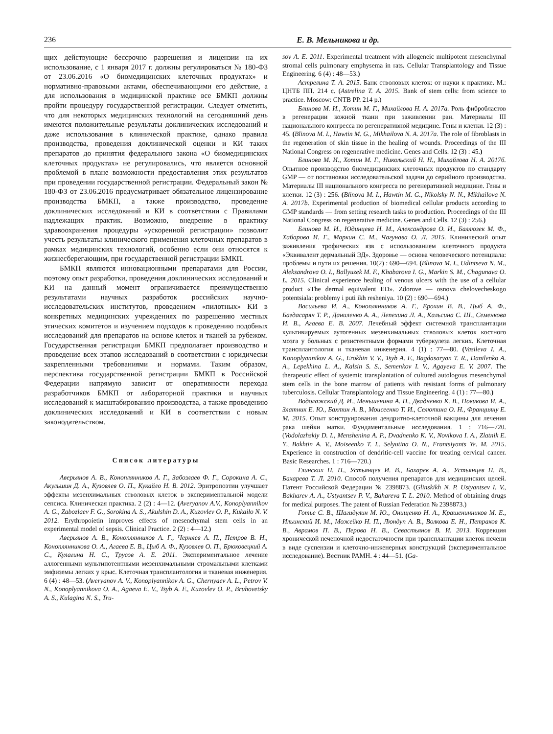236 Е. В. Мельникова и др.
щих действующие бессрочно разрешения и лицензии на их использование, с 1 января 2017 г. должны регулироваться № 180-ФЗ от 23.06.2016 «О биомедицинских клеточных продуктах» и нормативно-правовыми актами, обеспечивающими его действие, а для использования в медицинской практике все БМКП должны пройти процедуру государственной регистрации. Следует отметить, что для некоторых медицинских технологий на сегодняшний день имеются положительные результаты доклинических исследований и даже использования в клинической практике, однако правила производства, проведения доклинической оценки и КИ таких препаратов до принятия федерального закона «О биомедицинских клеточных продуктах» не регулировались, что является основной проблемой в плане возможности предоставления этих результатов при проведении государственной регистрации. Федеральный закон № 180-ФЗ от 23.06.2016 предусматривает обязательное лицензирование производства БМКП, а также производство, проведение доклинических исследований и КИ в соответствии с Правилами надлежащих практик. Возможно, внедрение в практику здравоохранения процедуры «ускоренной регистрации» позволит учесть результаты клинического применения клеточных препаратов в рамках медицинских технологий, особенно если они относятся к жизнесберегающим, при государственной регистрации БМКП.
БМКП являются инновационными препаратами для России, поэтому опыт разработки, проведения доклинических исследований и КИ на данный момент ограничивается преимущественно результатами научных разработок российских научно-исследовательских институтов, проведением «пилотных» КИ в конкретных медицинских учреждениях по разрешению местных этических комитетов и изучением подходов к проведению подобных исследований для препаратов на основе клеток и тканей за рубежом. Государственная регистрация БМКП предполагает производство и проведение всех этапов исследований в соответствии с юридически закрепленными требованиями и нормами. Таким образом, перспектива государственной регистрации БМКП в Российской Федерации напрямую зависит от оперативности перехода разработчиков БМКП от лабораторной практики и научных исследований к масштабированию производства, а также проведению доклинических исследований и КИ в соответствии с новым законодательством.
Список литературы
Аверьянов А. В., Коноплянников А. Г., Забозлаев Ф. Г., Сорокина А. С., Акульшин Д. А., Кузовлев О. П., Кукайло Н. В. 2012. Эритропоэтин улучшает эффекты мезенхимальных стволовых клеток в экспериментальной модели сепсиса. Клиническая практика. 2 (2) : 4—12. (Averyanov A.V., Konoplyannikov A. G., Zabozlaev F. G., Sorokina A. S., Akulshin D. A., Kuzovlev O. P., Kukailo N. V. 2012. Erythropoietin improves effects of mesenchymal stem cells in an experimental model of sepsis. Clinical Practice. 2 (2) : 4—12.)
Аверьянов А. В., Коноплянников А. Г., Черняев А. П., Петров В. Н., Коноплянникова О. А., Агаева Е. В., Цыб А. Ф., Кузовлев О. П., Брюховецкий А. С., Кулагина Н. С., Трусов А. Е. 2011. Экспериментальное лечение аллогенными мультипотентными мезенхимальными стромальными клетками эмфиземы легких у крыс. Клеточная трансплантология и тканевая инженерия. 6 (4) : 48—53. (Averyanov A. V., Konoplyannikov A. G., Chernyaev A. L., Petrov V. N., Konoplyannikova O. A., Agaeva E. V., Tsyb A. F., Kuzovlev O. P., Bruhovetsky A. S., Kulagina N. S., Tru-
sov A. E. 2011. Experimental treatment with allogeneic multipotent mesenchymal stromal cells pulmonary emphysema in rats. Cellular Transplantology and Tissue Engineering. 6 (4) : 48—53.)
Астрелина Т. А. 2015. Банк стволовых клеток: от науки к практике. М.: ЦНТБ ПП. 214 с. (Astrelina T. A. 2015. Bank of stem cells: from science to practice. Moscow: CNTB PP. 214 p.)
Блинова М. И., Хотин М. Г., Михайлова Н. А. 2017а. Роль фибробластов в регенерации кожной ткани при заживлении ран. Материалы III национального конгресса по регенеративной медицине. Гены и клетки. 12 (3) : 45. (Blinova M. I., Hawtin M. G., Mikhailova N. A. 2017a. The role of fibroblasts in the regeneration of skin tissue in the healing of wounds. Proceedings of the III National Congress on regenerative medicine. Genes and Cells. 12 (3) : 45.)
Блинова М. И., Хотин М. Г., Никольский Н. Н., Михайлова Н. А. 2017б. Опытное производство биомедицинских клеточных продуктов по стандарту GMP — от постановки исследовательской задачи до серийного производства. Материалы III национального конгресса по регенеративной медицине. Гены и клетки. 12 (3) : 256. (Blinova M. I., Hawtin M. G., Nikolsky N. N., Mikhailova N. A. 2017b. Experimental production of biomedical cellular products according to GMP standards — from setting research tasks to production. Proceedings of the III National Congress on regenerative medicine. Genes and Cells. 12 (3) : 256.)
Блинова М. И., Юдинцева Н. М., Александрова О. И., Баллюзек М. Ф., Хабарова И. Г., Маркин С. М., Чагунава О. Л. 2015. Клинический опыт заживления трофических язв с использованием клеточного продукта «Эквивалент дермальный ЭД». Здоровье — основа человеческого потенциала: проблемы и пути их решения. 10(2) : 690—694. (Blinova M. I., Udintseva N. M., Aleksandrova O. I., Ballyuzek M. F., Khabarova I. G., Markin S. M., Chagunava O. L. 2015. Clinical experience healing of venous ulcers with the use of a cellular product «The dermal equivalent ED». Zdorove — osnova chelovecheskogo potentsiala: problemy i puti ikh resheniya. 10 (2) : 690—694.)
Васильева И. А., Коноплянников А. Г., Ерохин В. В., Цыб А. Ф., Багдасарян Т. Р., Даниленко А. А., Лепехина Л. А., Кальсина С. Ш., Семенкова И. В., Агаева Е. В. 2007. Лечебный эффект системной трансплантации культивируемых аутогенных мезенхимальных стволовых клеток костного мозга у больных с резистентными формами туберкулеза легких. Клеточная трансплантология и тканевая инженерия. 4 (1) : 77—80. (Vasileva I. A., Konoplyannikov A. G., Erokhin V. V., Tsyb A. F., Bagdasaryan T. R., Danilenko A. A., Lepekhina L. A., Kalsin S. S., Semenkov I. V., Agayeva E. V. 2007. The therapeutic effect of systemic transplantation of cultured autologous mesenchymal stem cells in the bone marrow of patients with resistant forms of pulmonary tuberculosis. Cellular Transplantology and Tissue Engineering. 4 (1) : 77—80.)
Водолажский Д. И., Меньшенина А. П., Двадненко К. В., Новикова И. А., Златник Е. Ю., Бахтин А. В., Моисеенко Т. И., Селютина О. Н., Францияну Е. М. 2015. Опыт конструирования дендритно-клеточной вакцины для лечения рака шейки матки. Фундаментальные исследования. 1 : 716—720. (Vodolazhskiy D. I., Menshenina A. P., Dvadnenko K. V., Novikova I. A., Zlatnik E. Y., Bakhtin A. V., Moiseenko T. I., Selyutina O. N., Frantsiyants Ye. M. 2015. Experience in construction of dendritic-cell vaccine for treating cervical cancer. Basic Researches. 1 : 716—720.)
Глинских Н. П., Устьянцев И. В., Бахарев А. А., Устьянцев П. В., Бахарева Т. Л. 2010. Способ получения препаратов для медицинских целей. Патент Российской Федерации № 2398873. (Glinskikh N. P. Ustyantsev I. V., Bakharev A. A., Ustyantsev P. V., Bahareva T. L. 2010. Method of obtaining drugs for medical purposes. The patent of Russian Federation № 2398873.)
Готье С. В., Шагидулин М. Ю., Онищенко Н. А., Крашенинников М. Е., Ильинский И. М., Можейко Н. П., Люндуп А. В., Волкова Е. Н., Петраков К. В., Аврамов П. В., Перова Н. В., Севастьянов В. И. 2013. Коррекция хронической печеночной недостаточности при трансплантации клеток печени в виде суспензии и клеточно-инженерных конструкций (экспериментальное исследование). Вестник РАМН. 4 : 44—51. (Ga-